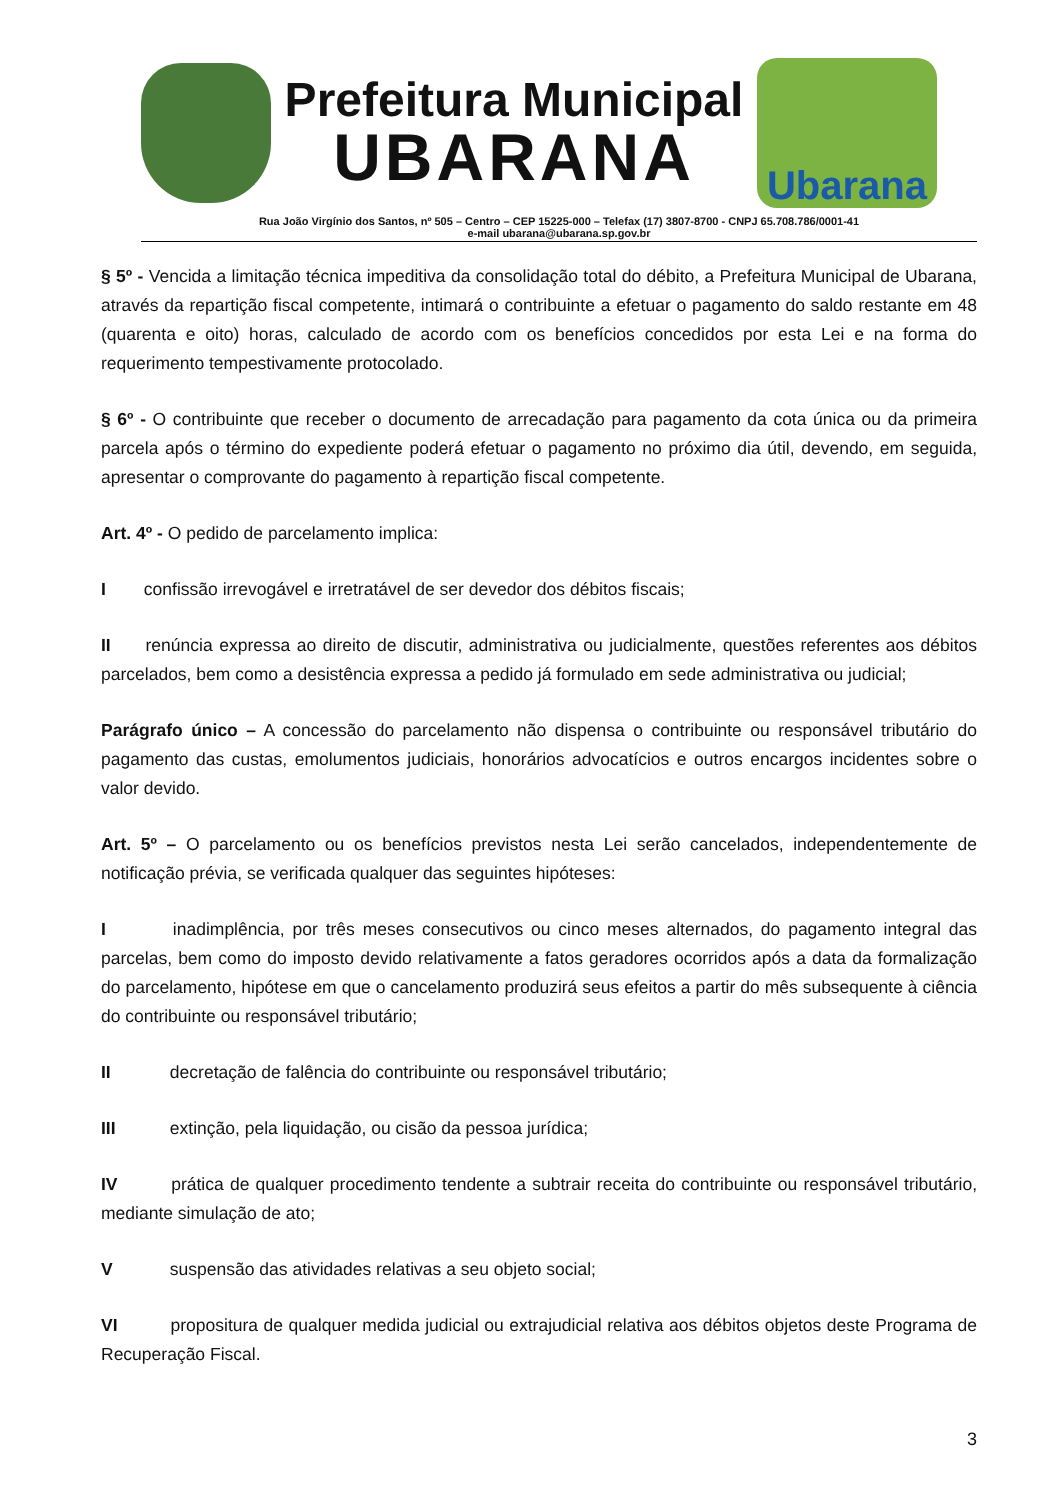Prefeitura Municipal
UBARANA
Ubarana
Rua João Virgínio dos Santos, nº 505 – Centro – CEP 15225-000 – Telefax (17) 3807-8700 - CNPJ 65.708.786/0001-41
e-mail ubarana@ubarana.sp.gov.br
§ 5º - Vencida a limitação técnica impeditiva da consolidação total do débito, a Prefeitura Municipal de Ubarana, através da repartição fiscal competente, intimará o contribuinte a efetuar o pagamento do saldo restante em 48 (quarenta e oito) horas, calculado de acordo com os benefícios concedidos por esta Lei e na forma do requerimento tempestivamente protocolado.
§ 6º - O contribuinte que receber o documento de arrecadação para pagamento da cota única ou da primeira parcela após o término do expediente poderá efetuar o pagamento no próximo dia útil, devendo, em seguida, apresentar o comprovante do pagamento à repartição fiscal competente.
Art. 4º - O pedido de parcelamento implica:
I confissão irrevogável e irretratável de ser devedor dos débitos fiscais;
II renúncia expressa ao direito de discutir, administrativa ou judicialmente, questões referentes aos débitos parcelados, bem como a desistência expressa a pedido já formulado em sede administrativa ou judicial;
Parágrafo único – A concessão do parcelamento não dispensa o contribuinte ou responsável tributário do pagamento das custas, emolumentos judiciais, honorários advocatícios e outros encargos incidentes sobre o valor devido.
Art. 5º – O parcelamento ou os benefícios previstos nesta Lei serão cancelados, independentemente de notificação prévia, se verificada qualquer das seguintes hipóteses:
I inadimplência, por três meses consecutivos ou cinco meses alternados, do pagamento integral das parcelas, bem como do imposto devido relativamente a fatos geradores ocorridos após a data da formalização do parcelamento, hipótese em que o cancelamento produzirá seus efeitos a partir do mês subsequente à ciência do contribuinte ou responsável tributário;
II decretação de falência do contribuinte ou responsável tributário;
III extinção, pela liquidação, ou cisão da pessoa jurídica;
IV prática de qualquer procedimento tendente a subtrair receita do contribuinte ou responsável tributário, mediante simulação de ato;
V suspensão das atividades relativas a seu objeto social;
VI propositura de qualquer medida judicial ou extrajudicial relativa aos débitos objetos deste Programa de Recuperação Fiscal.
3